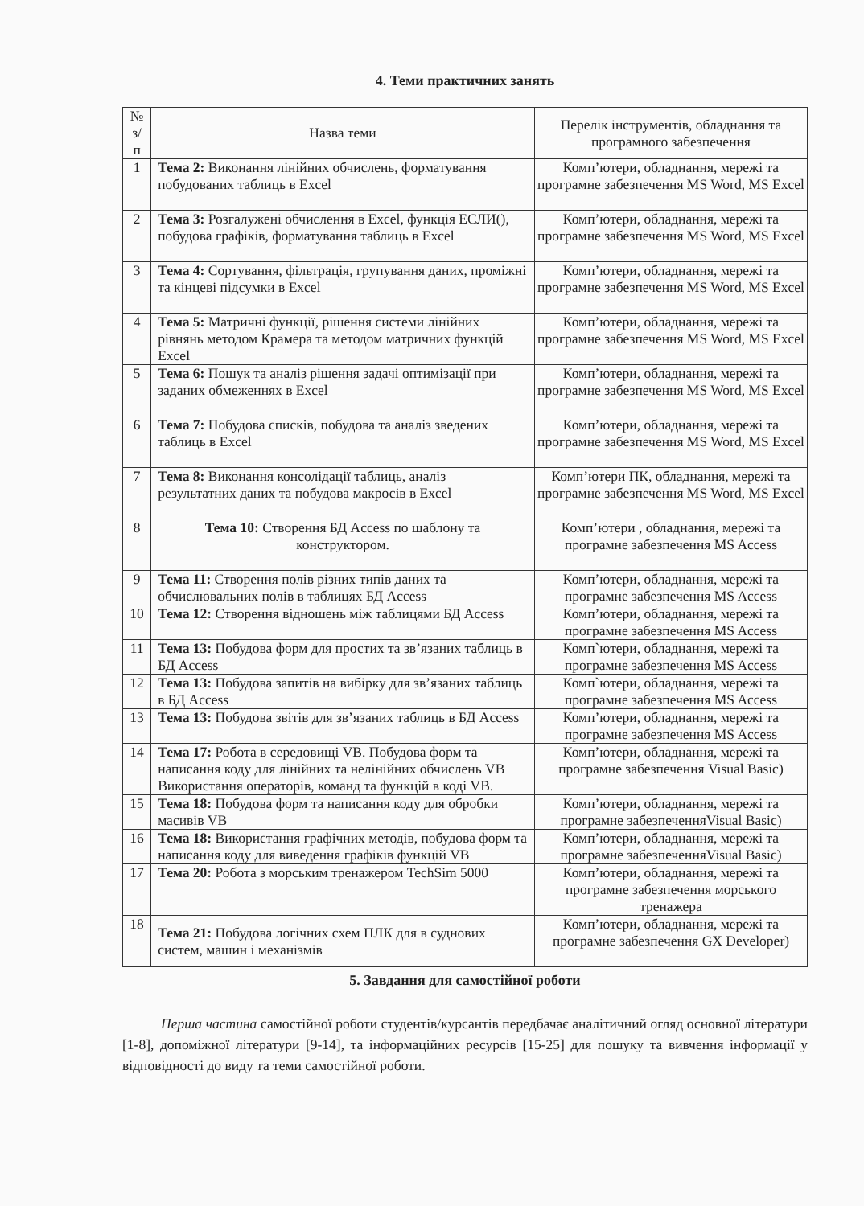4. Теми практичних занять
| № з/п | Назва теми | Перелік інструментів, обладнання та програмного забезпечення |
| --- | --- | --- |
| 1 | Тема 2: Виконання лінійних обчислень, форматування побудованих таблиць в Excel | Комп’ютери, обладнання, мережі та програмне забезпечення MS Word, MS Excel |
| 2 | Тема 3: Розгалужені обчислення в Excel, функція ЕСЛИ(), побудова графіків, форматування таблиць в Excel | Комп’ютери, обладнання, мережі та програмне забезпечення MS Word, MS Excel |
| 3 | Тема 4: Сортування, фільтрація, групування даних, проміжні та кінцеві підсумки в Excel | Комп’ютери, обладнання, мережі та програмне забезпечення MS Word, MS Excel |
| 4 | Тема 5: Матричні функції, рішення системи лінійних рівнянь методом Крамера та методом матричних функцій Excel | Комп’ютери, обладнання, мережі та програмне забезпечення MS Word, MS Excel |
| 5 | Тема 6: Пошук та аналіз рішення задачі оптимізації при заданих обмеженнях в Excel | Комп’ютери, обладнання, мережі та програмне забезпечення MS Word, MS Excel |
| 6 | Тема 7: Побудова списків, побудова та аналіз зведених таблиць в Excel | Комп’ютери, обладнання, мережі та програмне забезпечення MS Word, MS Excel |
| 7 | Тема 8: Виконання консолідації таблиць, аналіз результатних даних та побудова макросів в Excel | Комп’ютери ПК, обладнання, мережі та програмне забезпечення MS Word, MS Excel |
| 8 | Тема 10: Створення БД Access по шаблону та конструктором. | Комп’ютери , обладнання, мережі та програмне забезпечення MS Access |
| 9 | Тема 11: Створення полів різних типів даних та обчислювальних полів в таблицях БД Access | Комп’ютери, обладнання, мережі та програмне забезпечення MS Access |
| 10 | Тема 12: Створення відношень між таблицями БД Access | Комп’ютери, обладнання, мережі та програмне забезпечення MS Access |
| 11 | Тема 13: Побудова форм для простих та зв’язаних таблиць в БД Access | Комп`ютери, обладнання, мережі та програмне забезпечення MS Access |
| 12 | Тема 13: Побудова запитів на вибірку для зв’язаних таблиць в БД Access | Комп`ютери, обладнання, мережі та програмне забезпечення MS Access |
| 13 | Тема 13: Побудова звітів для зв’язаних таблиць в БД Access | Комп’ютери, обладнання, мережі та програмне забезпечення MS Access |
| 14 | Тема 17: Робота в середовищі VB. Побудова форм та написання коду для лінійних та нелінійних обчислень VB Використання операторів, команд та функцій в коді VB. | Комп’ютери, обладнання, мережі та програмне забезпечення Visual Basic) |
| 15 | Тема 18: Побудова форм та написання коду для обробки масивів VB | Комп’ютери, обладнання, мережі та програмне забезпеченняVisual Basic) |
| 16 | Тема 18: Використання графічних методів, побудова форм та написання коду для виведення графіків функцій VB | Комп’ютери, обладнання, мережі та програмне забезпеченняVisual Basic) |
| 17 | Тема 20: Робота з морським тренажером TechSim 5000 | Комп’ютери, обладнання, мережі та програмне забезпечення морського тренажера |
| 18 | Тема 21: Побудова логічних схем ПЛК для в суднових систем, машин і механізмів | Комп’ютери, обладнання, мережі та програмне забезпечення GX Developer) |
5. Завдання для самостійної роботи
Перша частина самостійної роботи студентів/курсантів передбачає аналітичний огляд основної літератури [1-8], допоміжної літератури [9-14], та інформаційних ресурсів [15-25] для пошуку та вивчення інформації у відповідності до виду та теми самостійної роботи.